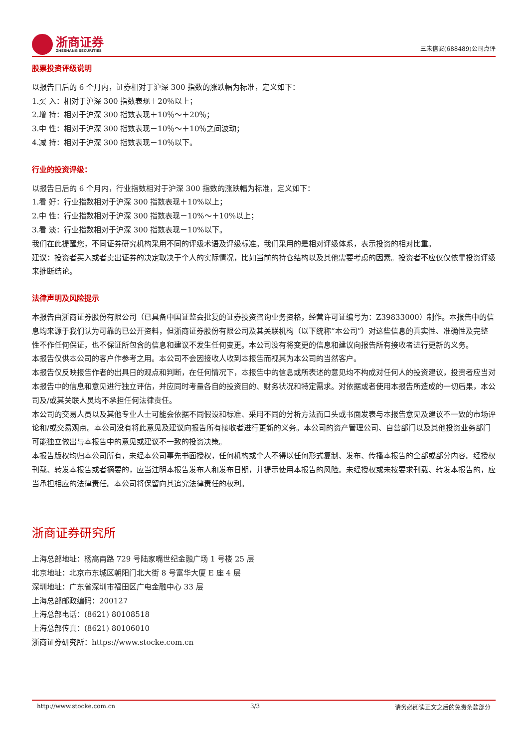浙商证券
ZHESHANG SECURITIES
三未信安(688489)公司点评
股票投资评级说明
以报告日后的 6 个月内，证券相对于沪深 300 指数的涨跌幅为标准，定义如下：
1.买 入：相对于沪深 300 指数表现＋20％以上；
2.增 持：相对于沪深 300 指数表现＋10％～＋20％；
3.中 性：相对于沪深 300 指数表现－10％～＋10％之间波动；
4.减 持：相对于沪深 300 指数表现－10％以下。
行业的投资评级：
以报告日后的 6 个月内，行业指数相对于沪深 300 指数的涨跌幅为标准，定义如下：
1.看 好：行业指数相对于沪深 300 指数表现＋10%以上；
2.中 性：行业指数相对于沪深 300 指数表现－10%～＋10%以上；
3.看 淡：行业指数相对于沪深 300 指数表现－10%以下。
我们在此提醒您，不同证券研究机构采用不同的评级术语及评级标准。我们采用的是相对评级体系，表示投资的相对比重。
建议：投资者买入或者卖出证券的决定取决于个人的实际情况，比如当前的持仓结构以及其他需要考虑的因素。投资者不应仅仅依靠投资评级来推断结论。
法律声明及风险提示
本报告由浙商证券股份有限公司（已具备中国证监会批复的证券投资咨询业务资格，经营许可证编号为：Z39833000）制作。本报告中的信息均来源于我们认为可靠的已公开资料，但浙商证券股份有限公司及其关联机构（以下统称“本公司”）对这些信息的真实性、准确性及完整性不作任何保证，也不保证所包含的信息和建议不发生任何变更。本公司没有将变更的信息和建议向报告所有接收者进行更新的义务。
本报告仅供本公司的客户作参考之用。本公司不会因接收人收到本报告而视其为本公司的当然客户。
本报告仅反映报告作者的出具日的观点和判断，在任何情况下，本报告中的信息或所表述的意见均不构成对任何人的投资建议，投资者应当对本报告中的信息和意见进行独立评估，并应同时考量各自的投资目的、财务状况和特定需求。对依据或者使用本报告所造成的一切后果，本公司及/或其关联人员均不承担任何法律责任。
本公司的交易人员以及其他专业人士可能会依据不同假设和标准、采用不同的分析方法而口头或书面发表与本报告意见及建议不一致的市场评论和/或交易观点。本公司没有将此意见及建议向报告所有接收者进行更新的义务。本公司的资产管理公司、自营部门以及其他投资业务部门可能独立做出与本报告中的意见或建议不一致的投资决策。
本报告版权均归本公司所有，未经本公司事先书面授权，任何机构或个人不得以任何形式复制、发布、传播本报告的全部或部分内容。经授权刊载、转发本报告或者摘要的，应当注明本报告发布人和发布日期，并提示使用本报告的风险。未经授权或未按要求刊载、转发本报告的，应当承担相应的法律责任。本公司将保留向其追究法律责任的权利。
浙商证券研究所
上海总部地址：杨高南路 729 号陆家嘴世纪金融广场 1 号楼 25 层
北京地址：北京市东城区朝阳门北大街 8 号富华大厦 E 座 4 层
深圳地址：广东省深圳市福田区广电金融中心 33 层
上海总部邮政编码：200127
上海总部电话：(8621) 80108518
上海总部传真：(8621) 80106010
浙商证券研究所：https://www.stocke.com.cn
http://www.stocke.com.cn 3/3 请务必阅读正文之后的免责条款部分